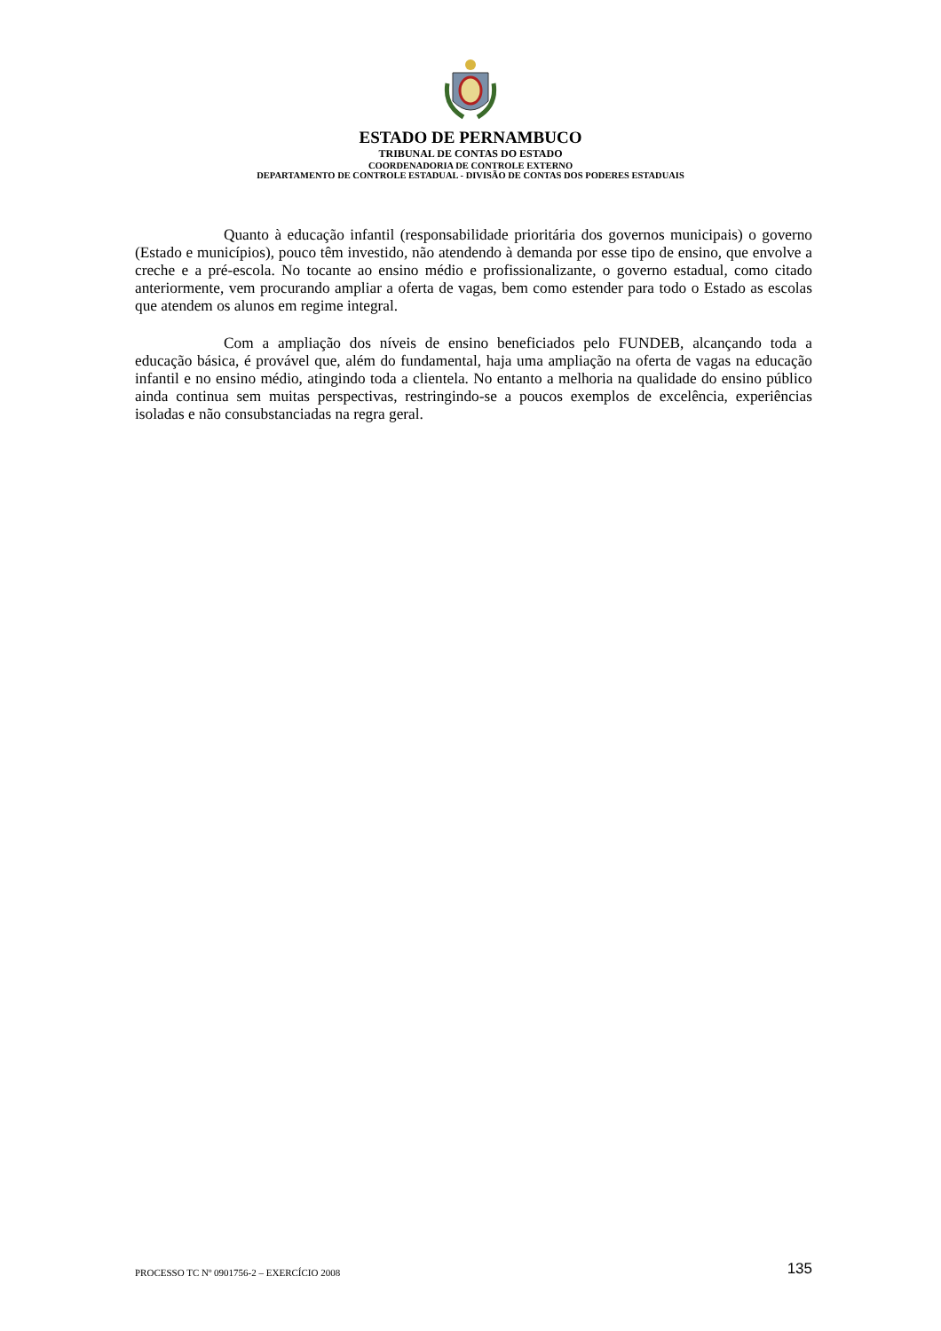ESTADO DE PERNAMBUCO
TRIBUNAL DE CONTAS DO ESTADO
COORDENADORIA DE CONTROLE EXTERNO
DEPARTAMENTO DE CONTROLE ESTADUAL - DIVISÃO DE CONTAS DOS PODERES ESTADUAIS
Quanto à educação infantil (responsabilidade prioritária dos governos municipais) o governo (Estado e municípios), pouco têm investido, não atendendo à demanda por esse tipo de ensino, que envolve a creche e a pré-escola. No tocante ao ensino médio e profissionalizante, o governo estadual, como citado anteriormente, vem procurando ampliar a oferta de vagas, bem como estender para todo o Estado as escolas que atendem os alunos em regime integral.
Com a ampliação dos níveis de ensino beneficiados pelo FUNDEB, alcançando toda a educação básica, é provável que, além do fundamental, haja uma ampliação na oferta de vagas na educação infantil e no ensino médio, atingindo toda a clientela. No entanto a melhoria na qualidade do ensino público ainda continua sem muitas perspectivas, restringindo-se a poucos exemplos de excelência, experiências isoladas e não consubstanciadas na regra geral.
PROCESSO TC Nº 0901756-2 – EXERCÍCIO 2008 135